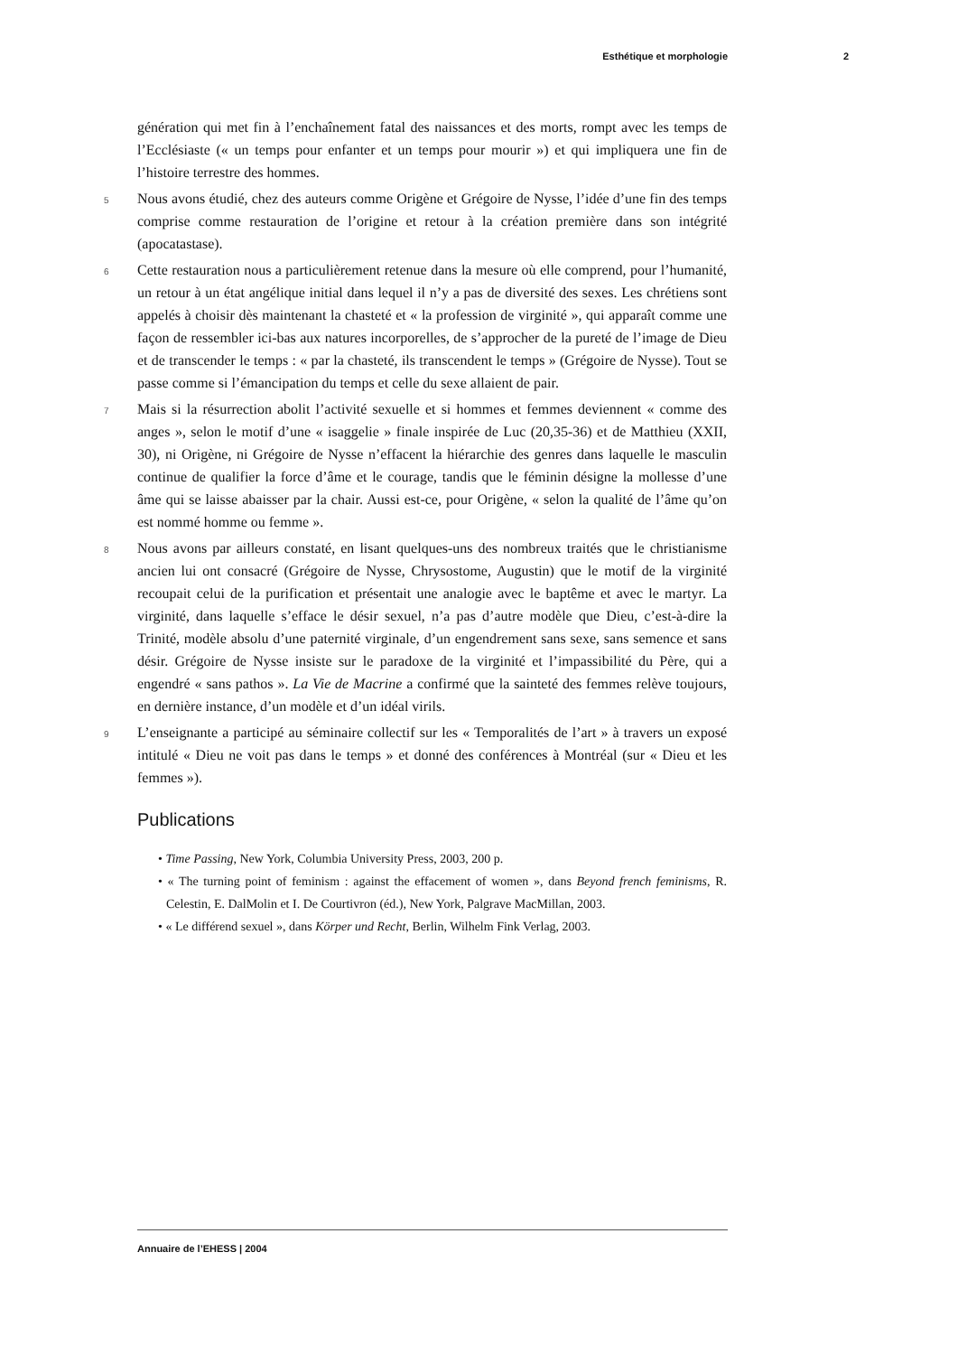Esthétique et morphologie 2
génération qui met fin à l’enchaînement fatal des naissances et des morts, rompt avec les temps de l’Ecclésiaste (« un temps pour enfanter et un temps pour mourir ») et qui impliquera une fin de l’histoire terrestre des hommes.
5
Nous avons étudié, chez des auteurs comme Origène et Grégoire de Nysse, l’idée d’une fin des temps comprise comme restauration de l’origine et retour à la création première dans son intégrité (apocatastase).
6
Cette restauration nous a particulièrement retenue dans la mesure où elle comprend, pour l’humanité, un retour à un état angélique initial dans lequel il n’y a pas de diversité des sexes. Les chrétiens sont appelés à choisir dès maintenant la chasteté et « la profession de virginité », qui apparaît comme une façon de ressembler ici-bas aux natures incorporelles, de s’approcher de la pureté de l’image de Dieu et de transcender le temps : « par la chasteté, ils transcendent le temps » (Grégoire de Nysse). Tout se passe comme si l’émancipation du temps et celle du sexe allaient de pair.
7
Mais si la résurrection abolit l’activité sexuelle et si hommes et femmes deviennent « comme des anges », selon le motif d’une « isaggelie » finale inspirée de Luc (20,35-36) et de Matthieu (XXII, 30), ni Origène, ni Grégoire de Nysse n’effacent la hiérarchie des genres dans laquelle le masculin continue de qualifier la force d’âme et le courage, tandis que le féminin désigne la mollesse d’une âme qui se laisse abaisser par la chair. Aussi est-ce, pour Origène, « selon la qualité de l’âme qu’on est nommé homme ou femme ».
8
Nous avons par ailleurs constaté, en lisant quelques-uns des nombreux traités que le christianisme ancien lui ont consacré (Grégoire de Nysse, Chrysostome, Augustin) que le motif de la virginité recoupait celui de la purification et présentait une analogie avec le baptême et avec le martyr. La virginité, dans laquelle s’efface le désir sexuel, n’a pas d’autre modèle que Dieu, c’est-à-dire la Trinité, modèle absolu d’une paternité virginale, d’un engendrement sans sexe, sans semence et sans désir. Grégoire de Nysse insiste sur le paradoxe de la virginité et l’impassibilité du Père, qui a engendré « sans pathos ». La Vie de Macrine a confirmé que la sainteté des femmes relève toujours, en dernière instance, d’un modèle et d’un idéal virils.
9
L’enseignante a participé au séminaire collectif sur les « Temporalités de l’art » à travers un exposé intitulé « Dieu ne voit pas dans le temps » et donné des conférences à Montréal (sur « Dieu et les femmes »).
Publications
• Time Passing, New York, Columbia University Press, 2003, 200 p.
• « The turning point of feminism : against the effacement of women », dans Beyond french feminisms, R. Celestin, E. DalMolin et I. De Courtivron (éd.), New York, Palgrave MacMillan, 2003.
• « Le différend sexuel », dans Körper und Recht, Berlin, Wilhelm Fink Verlag, 2003.
Annuaire de l’EHESS | 2004